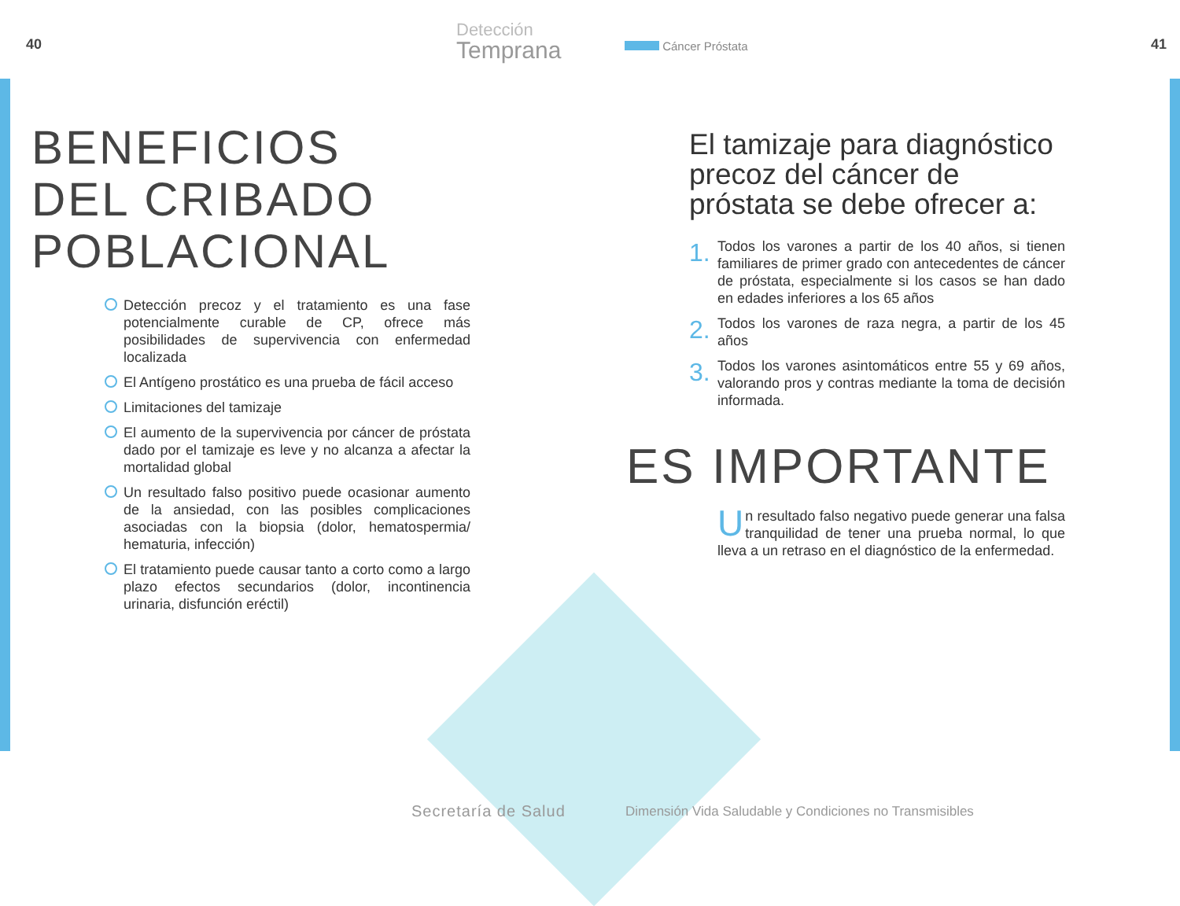40
Detección
Temprana
BENEFICIOS
DEL CRIBADO
POBLACIONAL
Detección precoz y el tratamiento es una fase potencialmente curable de CP, ofrece más posibilidades de supervivencia con enfermedad localizada
El Antígeno prostático es una prueba de fácil acceso
Limitaciones del tamizaje
El aumento de la supervivencia por cáncer de próstata dado por el tamizaje es leve y no alcanza a afectar la mortalidad global
Un resultado falso positivo puede ocasionar aumento de la ansiedad, con las posibles complicaciones asociadas con la biopsia (dolor, hematospermia/ hematuria, infección)
El tratamiento puede causar tanto a corto como a largo plazo efectos secundarios (dolor, incontinencia urinaria, disfunción eréctil)
Secretaría de Salud
Cáncer Próstata 41
El tamizaje para diagnóstico precoz del cáncer de próstata se debe ofrecer a:
1. Todos los varones a partir de los 40 años, si tienen familiares de primer grado con antecedentes de cáncer de próstata, especialmente si los casos se han dado en edades inferiores a los 65 años
2. Todos los varones de raza negra, a partir de los 45 años
3. Todos los varones asintomáticos entre 55 y 69 años, valorando pros y contras mediante la toma de decisión informada.
ES IMPORTANTE
Un resultado falso negativo puede generar una falsa tranquilidad de tener una prueba normal, lo que lleva a un retraso en el diagnóstico de la enfermedad.
Dimensión Vida Saludable y Condiciones no Transmisibles